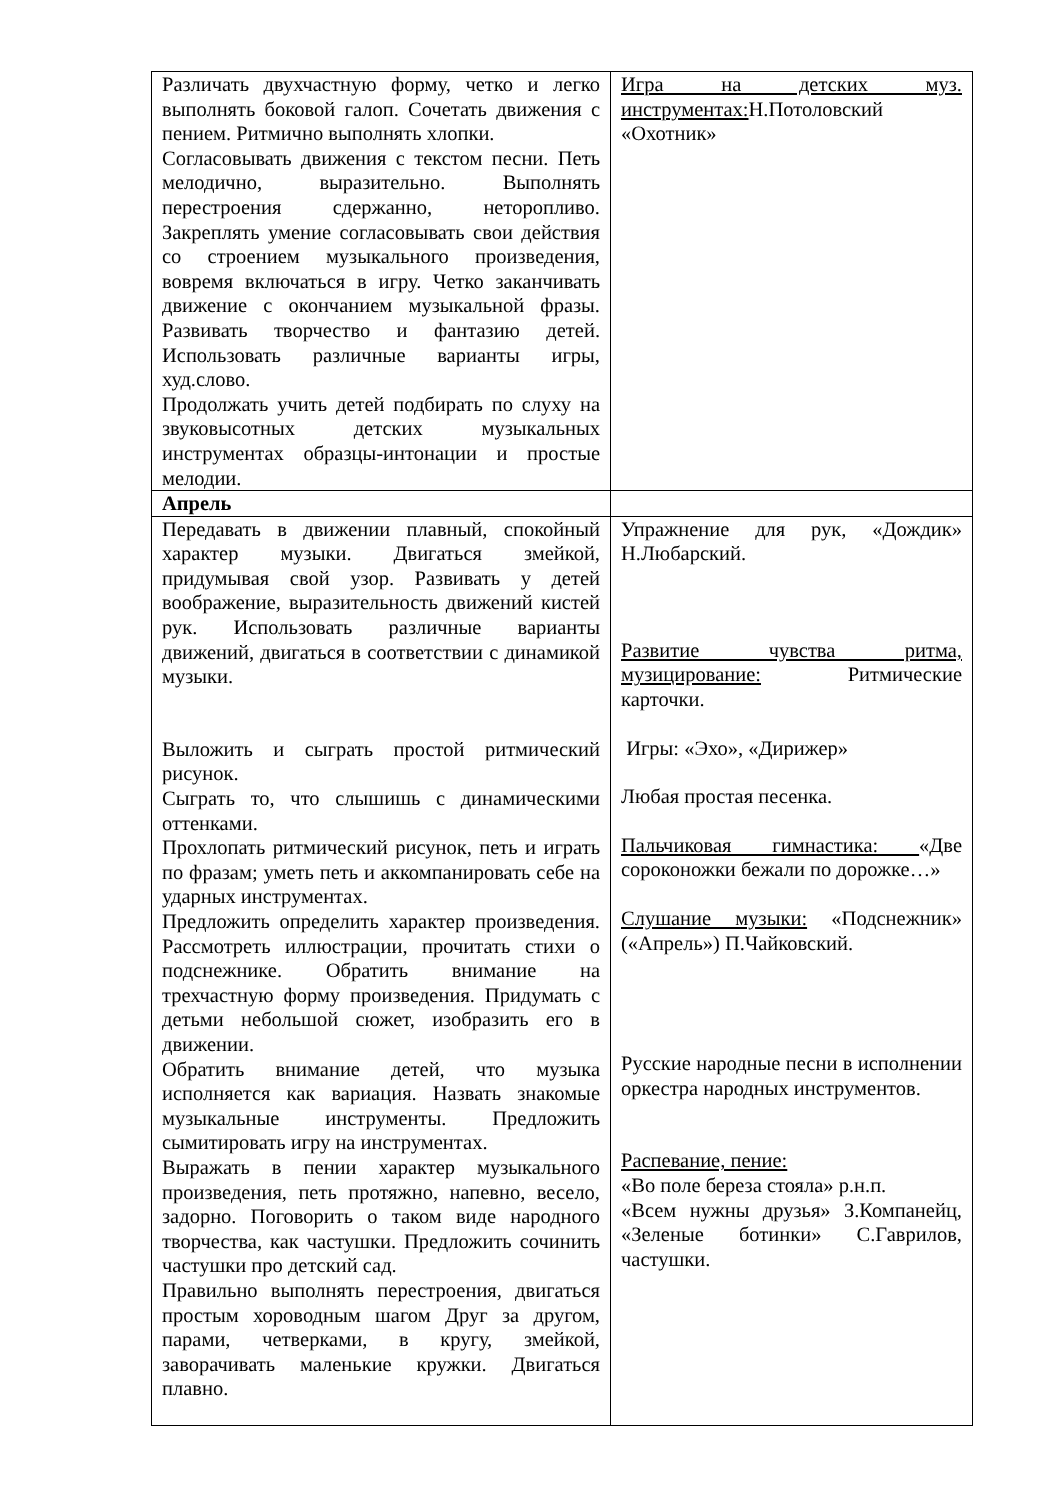| Различать двухчастную форму, четко и легко выполнять боковой галоп. Сочетать движения с пением. Ритмично выполнять хлопки. Согласовывать движения с текстом песни. Петь мелодично, выразительно. Выполнять перестроения сдержанно, неторопливо. Закреплять умение согласовывать свои действия со строением музыкального произведения, вовремя включаться в игру. Четко заканчивать движение с окончанием музыкальной фразы. Развивать творчество и фантазию детей. Использовать различные варианты игры, худ.слово. Продолжать учить детей подбирать по слуху на звуковысотных детских музыкальных инструментах образцы-интонации и простые мелодии. | Игра на детских муз. инструментах: Н.Потоловский «Охотник» |
| Апрель | |
| Передавать в движении плавный, спокойный характер музыки. Двигаться змейкой, придумывая свой узор. Развивать у детей воображение, выразительность движений кистей рук. Использовать различные варианты движений, двигаться в соответствии с динамикой музыки. Выложить и сыграть простой ритмический рисунок. Сыграть то, что слышишь с динамическими оттенками. Прохлопать ритмический рисунок, петь и играть по фразам; уметь петь и аккомпанировать себе на ударных инструментах. Предложить определить характер произведения. Рассмотреть иллюстрации, прочитать стихи о подснежнике. Обратить внимание на трехчастную форму произведения. Придумать с детьми небольшой сюжет, изобразить его в движении. Обратить внимание детей, что музыка исполняется как вариация. Назвать знакомые музыкальные инструменты. Предложить сымитировать игру на инструментах. Выражать в пении характер музыкального произведения, петь протяжно, напевно, весело, задорно. Поговорить о таком виде народного творчества, как частушки. Предложить сочинить частушки про детский сад. Правильно выполнять перестроения, двигаться простым хороводным шагом Друг за другом, парами, четверками, в кругу, змейкой, заворачивать маленькие кружки. Двигаться плавно. | Упражнение для рук, «Дождик» Н.Любарский. Развитие чувства ритма, музицирование: Ритмические карточки. Игры: «Эхо», «Дирижер» Любая простая песенка. Пальчиковая гимнастика: «Две сороконожки бежали по дорожке…» Слушание музыки: «Подснежник» («Апрель») П.Чайковский. Русские народные песни в исполнении оркестра народных инструментов. Распевание, пение: «Во поле береза стояла» р.н.п. «Всем нужны друзья» З.Компанейц, «Зеленые ботинки» С.Гаврилов, частушки. |